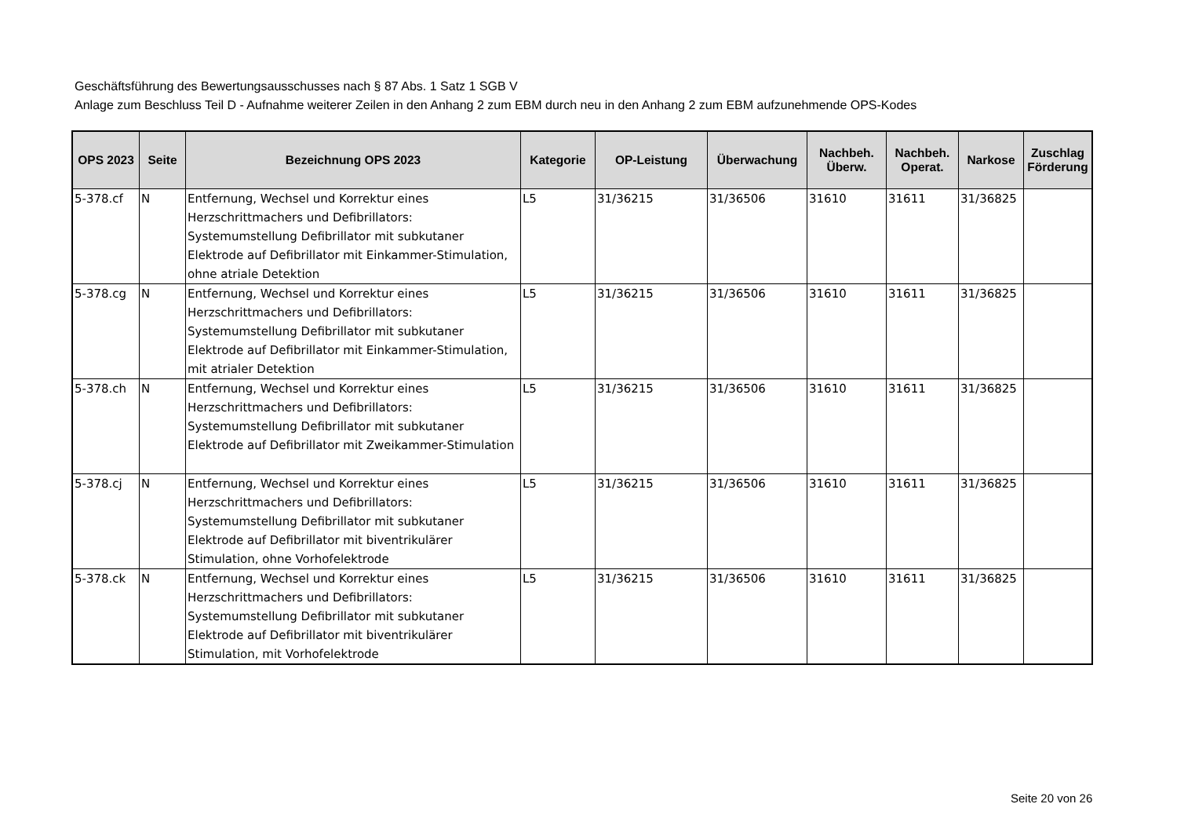Geschäftsführung des Bewertungsausschusses nach § 87 Abs. 1 Satz 1 SGB V
Anlage zum Beschluss Teil D - Aufnahme weiterer Zeilen in den Anhang 2 zum EBM durch neu in den Anhang 2 zum EBM aufzunehmende OPS-Kodes
| OPS 2023 | Seite | Bezeichnung OPS 2023 | Kategorie | OP-Leistung | Überwachung | Nachbeh. Überw. | Nachbeh. Operat. | Narkose | Zuschlag Förderung |
| --- | --- | --- | --- | --- | --- | --- | --- | --- | --- |
| 5-378.cf | N | Entfernung, Wechsel und Korrektur eines Herzschrittmachers und Defibrillators: Systemumstellung Defibrillator mit subkutaner Elektrode auf Defibrillator mit Einkammer-Stimulation, ohne atriale Detektion | L5 | 31/36215 | 31/36506 | 31610 | 31611 | 31/36825 | |
| 5-378.cg | N | Entfernung, Wechsel und Korrektur eines Herzschrittmachers und Defibrillators: Systemumstellung Defibrillator mit subkutaner Elektrode auf Defibrillator mit Einkammer-Stimulation, mit atrialer Detektion | L5 | 31/36215 | 31/36506 | 31610 | 31611 | 31/36825 | |
| 5-378.ch | N | Entfernung, Wechsel und Korrektur eines Herzschrittmachers und Defibrillators: Systemumstellung Defibrillator mit subkutaner Elektrode auf Defibrillator mit Zweikammer-Stimulation | L5 | 31/36215 | 31/36506 | 31610 | 31611 | 31/36825 | |
| 5-378.cj | N | Entfernung, Wechsel und Korrektur eines Herzschrittmachers und Defibrillators: Systemumstellung Defibrillator mit subkutaner Elektrode auf Defibrillator mit biventrikulärer Stimulation, ohne Vorhofelektrode | L5 | 31/36215 | 31/36506 | 31610 | 31611 | 31/36825 | |
| 5-378.ck | N | Entfernung, Wechsel und Korrektur eines Herzschrittmachers und Defibrillators: Systemumstellung Defibrillator mit subkutaner Elektrode auf Defibrillator mit biventrikulärer Stimulation, mit Vorhofelektrode | L5 | 31/36215 | 31/36506 | 31610 | 31611 | 31/36825 | |
Seite 20 von 26